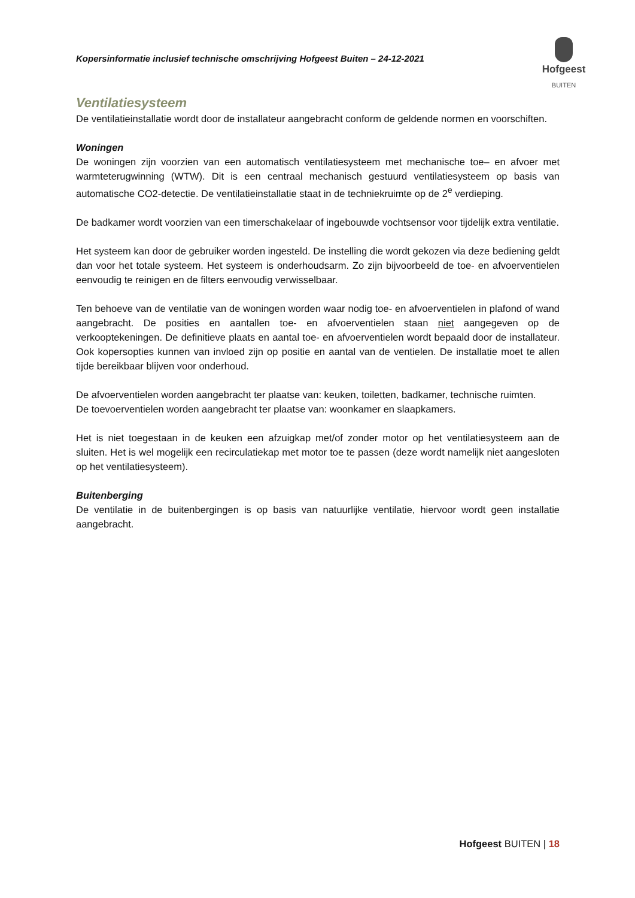Kopersinformatie inclusief technische omschrijving Hofgeest Buiten – 24-12-2021
Hofgeest
BUITEN
Ventilatiesysteem
De ventilatieinstallatie wordt door de installateur aangebracht conform de geldende normen en voorschiften.
Woningen
De woningen zijn voorzien van een automatisch ventilatiesysteem met mechanische toe– en afvoer met warmteterugwinning (WTW). Dit is een centraal mechanisch gestuurd ventilatiesysteem op basis van automatische CO2-detectie. De ventilatieinstallatie staat in de techniekruimte op de 2<sup>e</sup> verdieping.
De badkamer wordt voorzien van een timerschakelaar of ingebouwde vochtsensor voor tijdelijk extra ventilatie.
Het systeem kan door de gebruiker worden ingesteld. De instelling die wordt gekozen via deze bediening geldt dan voor het totale systeem. Het systeem is onderhoudsarm. Zo zijn bijvoorbeeld de toe- en afvoerventielen eenvoudig te reinigen en de filters eenvoudig verwisselbaar.
Ten behoeve van de ventilatie van de woningen worden waar nodig toe- en afvoerventielen in plafond of wand aangebracht. De posities en aantallen toe- en afvoerventielen staan niet aangegeven op de verkooptekeningen. De definitieve plaats en aantal toe- en afvoerventielen wordt bepaald door de installateur. Ook kopersopties kunnen van invloed zijn op positie en aantal van de ventielen. De installatie moet te allen tijde bereikbaar blijven voor onderhoud.
De afvoerventielen worden aangebracht ter plaatse van: keuken, toiletten, badkamer, technische ruimten.
De toevoerventielen worden aangebracht ter plaatse van: woonkamer en slaapkamers.
Het is niet toegestaan in de keuken een afzuigkap met/of zonder motor op het ventilatiesysteem aan de sluiten. Het is wel mogelijk een recirculatiekap met motor toe te passen (deze wordt namelijk niet aangesloten op het ventilatiesysteem).
Buitenberging
De ventilatie in de buitenbergingen is op basis van natuurlijke ventilatie, hiervoor wordt geen installatie aangebracht.
Hofgeest BUITEN | 18